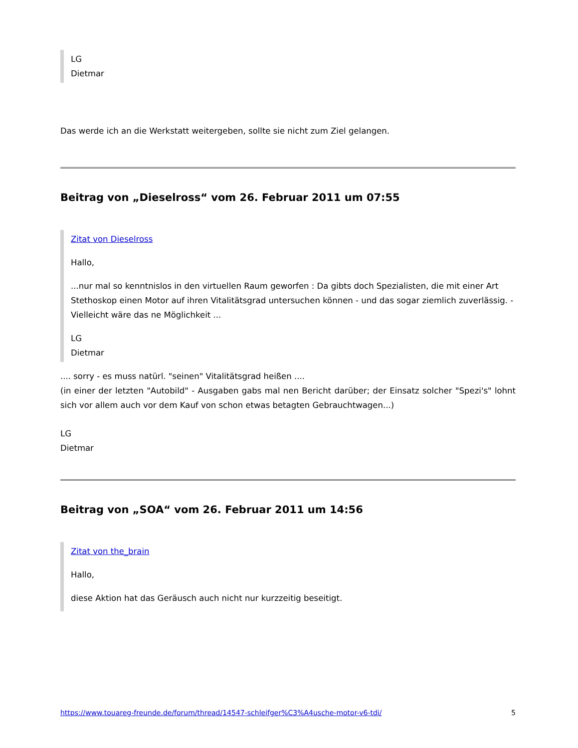LG
Dietmar
Das werde ich an die Werkstatt weitergeben, sollte sie nicht zum Ziel gelangen.
Beitrag von „Dieselross“ vom 26. Februar 2011 um 07:55
Zitat von Dieselross
Hallo,
...nur mal so kenntnislos in den virtuellen Raum geworfen : Da gibts doch Spezialisten, die mit einer Art Stethoskop einen Motor auf ihren Vitalitätsgrad untersuchen können - und das sogar ziemlich zuverlässig. - Vielleicht wäre das ne Möglichkeit ...
LG
Dietmar
.... sorry - es muss natürl. "seinen" Vitalitätsgrad heißen ....
(in einer der letzten "Autobild" - Ausgaben gabs mal nen Bericht darüber; der Einsatz solcher "Spezi's" lohnt sich vor allem auch vor dem Kauf von schon etwas betagten Gebrauchtwagen...)
LG
Dietmar
Beitrag von „SOA“ vom 26. Februar 2011 um 14:56
Zitat von the_brain
Hallo,
diese Aktion hat das Geräusch auch nicht nur kurzzeitig beseitigt.
https://www.touareg-freunde.de/forum/thread/14547-schleifger%C3%A4usche-motor-v6-tdi/ 5